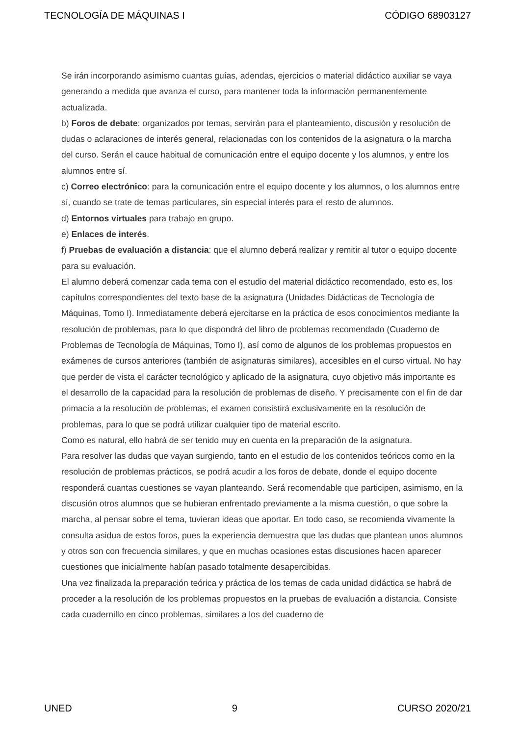TECNOLOGÍA DE MÁQUINAS I CÓDIGO 68903127
Se irán incorporando asimismo cuantas guías, adendas, ejercicios o material didáctico auxiliar se vaya generando a medida que avanza el curso, para mantener toda la información permanentemente actualizada.
b) Foros de debate: organizados por temas, servirán para el planteamiento, discusión y resolución de dudas o aclaraciones de interés general, relacionadas con los contenidos de la asignatura o la marcha del curso. Serán el cauce habitual de comunicación entre el equipo docente y los alumnos, y entre los alumnos entre sí.
c) Correo electrónico: para la comunicación entre el equipo docente y los alumnos, o los alumnos entre sí, cuando se trate de temas particulares, sin especial interés para el resto de alumnos.
d) Entornos virtuales para trabajo en grupo.
e) Enlaces de interés.
f) Pruebas de evaluación a distancia: que el alumno deberá realizar y remitir al tutor o equipo docente para su evaluación.
El alumno deberá comenzar cada tema con el estudio del material didáctico recomendado, esto es, los capítulos correspondientes del texto base de la asignatura (Unidades Didácticas de Tecnología de Máquinas, Tomo I). Inmediatamente deberá ejercitarse en la práctica de esos conocimientos mediante la resolución de problemas, para lo que dispondrá del libro de problemas recomendado (Cuaderno de Problemas de Tecnología de Máquinas, Tomo I), así como de algunos de los problemas propuestos en exámenes de cursos anteriores (también de asignaturas similares), accesibles en el curso virtual. No hay que perder de vista el carácter tecnológico y aplicado de la asignatura, cuyo objetivo más importante es el desarrollo de la capacidad para la resolución de problemas de diseño. Y precisamente con el fin de dar primacía a la resolución de problemas, el examen consistirá exclusivamente en la resolución de problemas, para lo que se podrá utilizar cualquier tipo de material escrito.
Como es natural, ello habrá de ser tenido muy en cuenta en la preparación de la asignatura.
Para resolver las dudas que vayan surgiendo, tanto en el estudio de los contenidos teóricos como en la resolución de problemas prácticos, se podrá acudir a los foros de debate, donde el equipo docente responderá cuantas cuestiones se vayan planteando. Será recomendable que participen, asimismo, en la discusión otros alumnos que se hubieran enfrentado previamente a la misma cuestión, o que sobre la marcha, al pensar sobre el tema, tuvieran ideas que aportar. En todo caso, se recomienda vivamente la consulta asidua de estos foros, pues la experiencia demuestra que las dudas que plantean unos alumnos y otros son con frecuencia similares, y que en muchas ocasiones estas discusiones hacen aparecer cuestiones que inicialmente habían pasado totalmente desapercibidas.
Una vez finalizada la preparación teórica y práctica de los temas de cada unidad didáctica se habrá de proceder a la resolución de los problemas propuestos en la pruebas de evaluación a distancia. Consiste cada cuadernillo en cinco problemas, similares a los del cuaderno de
UNED 9 CURSO 2020/21